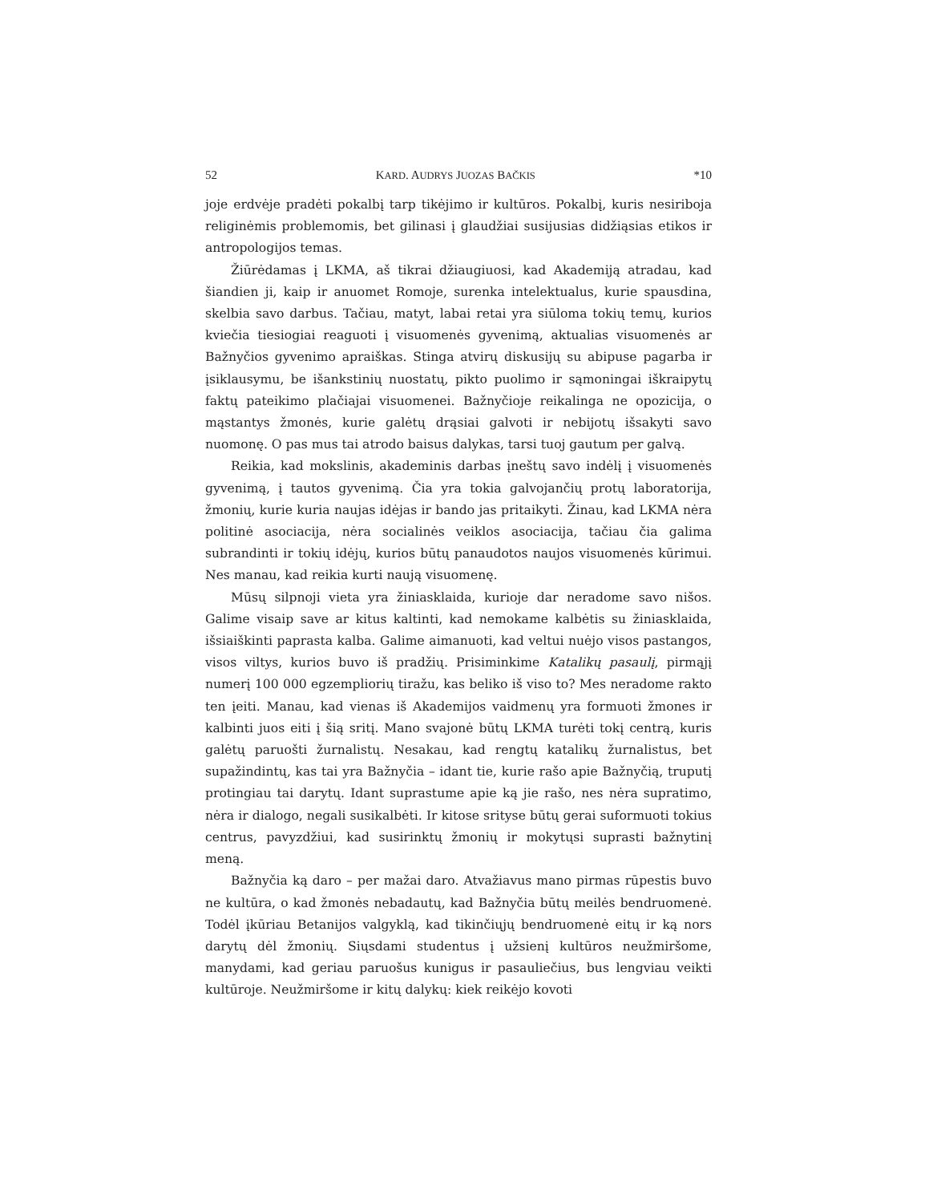52 KARD. AUDRYS JUOZAS BAČKIS *10
joje erdvėje pradėti pokalbį tarp tikėjimo ir kultūros. Pokalbį, kuris nesiriboja religinėmis problemomis, bet gilinasi į glaudžiai susijusias didžiąsias etikos ir antropologijos temas.
Žiūrėdamas į LKMA, aš tikrai džiaugiuosi, kad Akademiją atradau, kad šiandien ji, kaip ir anuomet Romoje, surenka intelektualus, kurie spausdina, skelbia savo darbus. Tačiau, matyt, labai retai yra siūloma tokių temų, kurios kviečia tiesiogiai reaguoti į visuomenės gyvenimą, aktualias visuomenės ar Bažnyčios gyvenimo apraiškas. Stinga atvirų diskusijų su abipuse pagarba ir įsiklausymu, be išankstinių nuostatų, pikto puolimo ir sąmoningai iškraipytų faktų pateikimo plačiajai visuomenei. Bažnyčioje reikalinga ne opozicija, o mąstantys žmonės, kurie galėtų drąsiai galvoti ir nebijotų išsakyti savo nuomonę. O pas mus tai atrodo baisus dalykas, tarsi tuoj gautum per galvą.
Reikia, kad mokslinis, akademinis darbas įneštų savo indėlį į visuomenės gyvenimą, į tautos gyvenimą. Čia yra tokia galvojančių protų laboratorija, žmonių, kurie kuria naujas idėjas ir bando jas pritaikyti. Žinau, kad LKMA nėra politinė asociacija, nėra socialinės veiklos asociacija, tačiau čia galima subrandinti ir tokių idėjų, kurios būtų panaudotos naujos visuomenės kūrimui. Nes manau, kad reikia kurti naują visuomenę.
Mūsų silpnoji vieta yra žiniasklaida, kurioje dar neradome savo nišos. Galime visaip save ar kitus kaltinti, kad nemokame kalbėtis su žiniasklaida, išsiaiškinti paprasta kalba. Galime aimanuoti, kad veltui nuėjo visos pastangos, visos viltys, kurios buvo iš pradžių. Prisiminkime Katalikų pasaulį, pirmąjį numerį 100 000 egzempliorių tiražu, kas beliko iš viso to? Mes neradome rakto ten įeiti. Manau, kad vienas iš Akademijos vaidmenų yra formuoti žmones ir kalbinti juos eiti į šią sritį. Mano svajonė būtų LKMA turėti tokį centrą, kuris galėtų paruošti žurnalistų. Nesakau, kad rengtų katalikų žurnalistus, bet supažindintų, kas tai yra Bažnyčia – idant tie, kurie rašo apie Bažnyčią, truputį protingiau tai darytų. Idant suprastume apie ką jie rašo, nes nėra supratimo, nėra ir dialogo, negali susikalbėti. Ir kitose srityse būtų gerai suformuoti tokius centrus, pavyzdžiui, kad susirinktų žmonių ir mokytųsi suprasti bažnytinį meną.
Bažnyčia ką daro – per mažai daro. Atvažiavus mano pirmas rūpestis buvo ne kultūra, o kad žmonės nebadautų, kad Bažnyčia būtų meilės bendruomenė. Todėl įkūriau Betanijos valgyklą, kad tikinčiųjų bendruomenė eitų ir ką nors darytų dėl žmonių. Siųsdami studentus į užsienį kultūros neužmiršome, manydami, kad geriau paruošus kunigus ir pasauliečius, bus lengviau veikti kultūroje. Neužmiršome ir kitų dalykų: kiek reikėjo kovoti